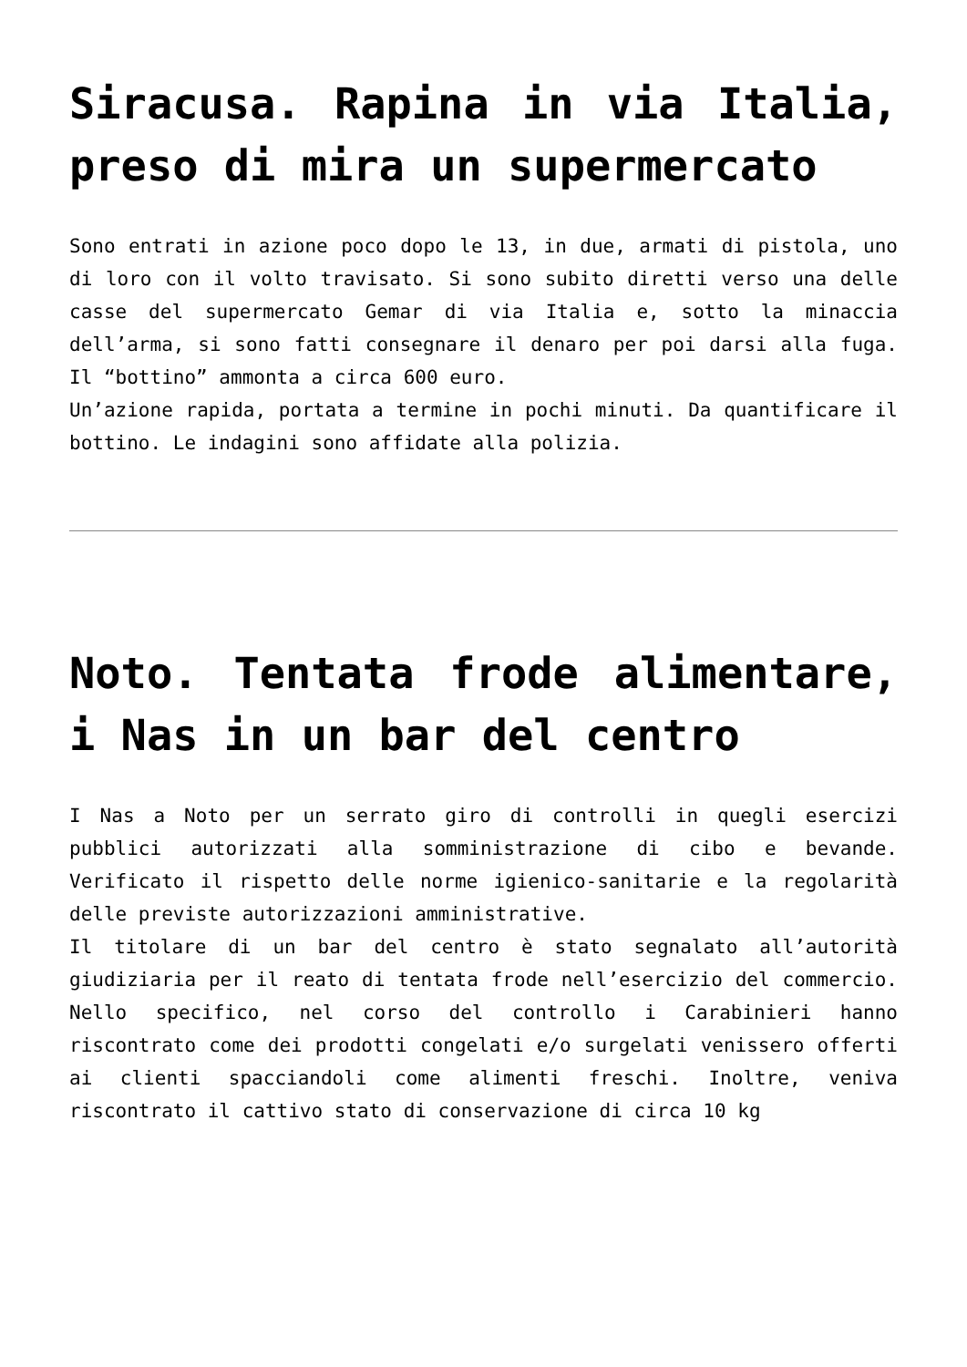Siracusa. Rapina in via Italia, preso di mira un supermercato
Sono entrati in azione poco dopo le 13, in due, armati di pistola, uno di loro con il volto travisato. Si sono subito diretti verso una delle casse del supermercato Gemar di via Italia e, sotto la minaccia dell’arma, si sono fatti consegnare il denaro per poi darsi alla fuga. Il “bottino” ammonta a circa 600 euro.
Un’azione rapida, portata a termine in pochi minuti. Da quantificare il bottino. Le indagini sono affidate alla polizia.
Noto. Tentata frode alimentare, i Nas in un bar del centro
I Nas a Noto per un serrato giro di controlli in quegli esercizi pubblici autorizzati alla somministrazione di cibo e bevande. Verificato il rispetto delle norme igienico-sanitarie e la regolarità delle previste autorizzazioni amministrative.
Il titolare di un bar del centro è stato segnalato all’autorità giudiziaria per il reato di tentata frode nell’esercizio del commercio. Nello specifico, nel corso del controllo i Carabinieri hanno riscontrato come dei prodotti congelati e/o surgelati venissero offerti ai clienti spacciandoli come alimenti freschi. Inoltre, veniva riscontrato il cattivo stato di conservazione di circa 10 kg